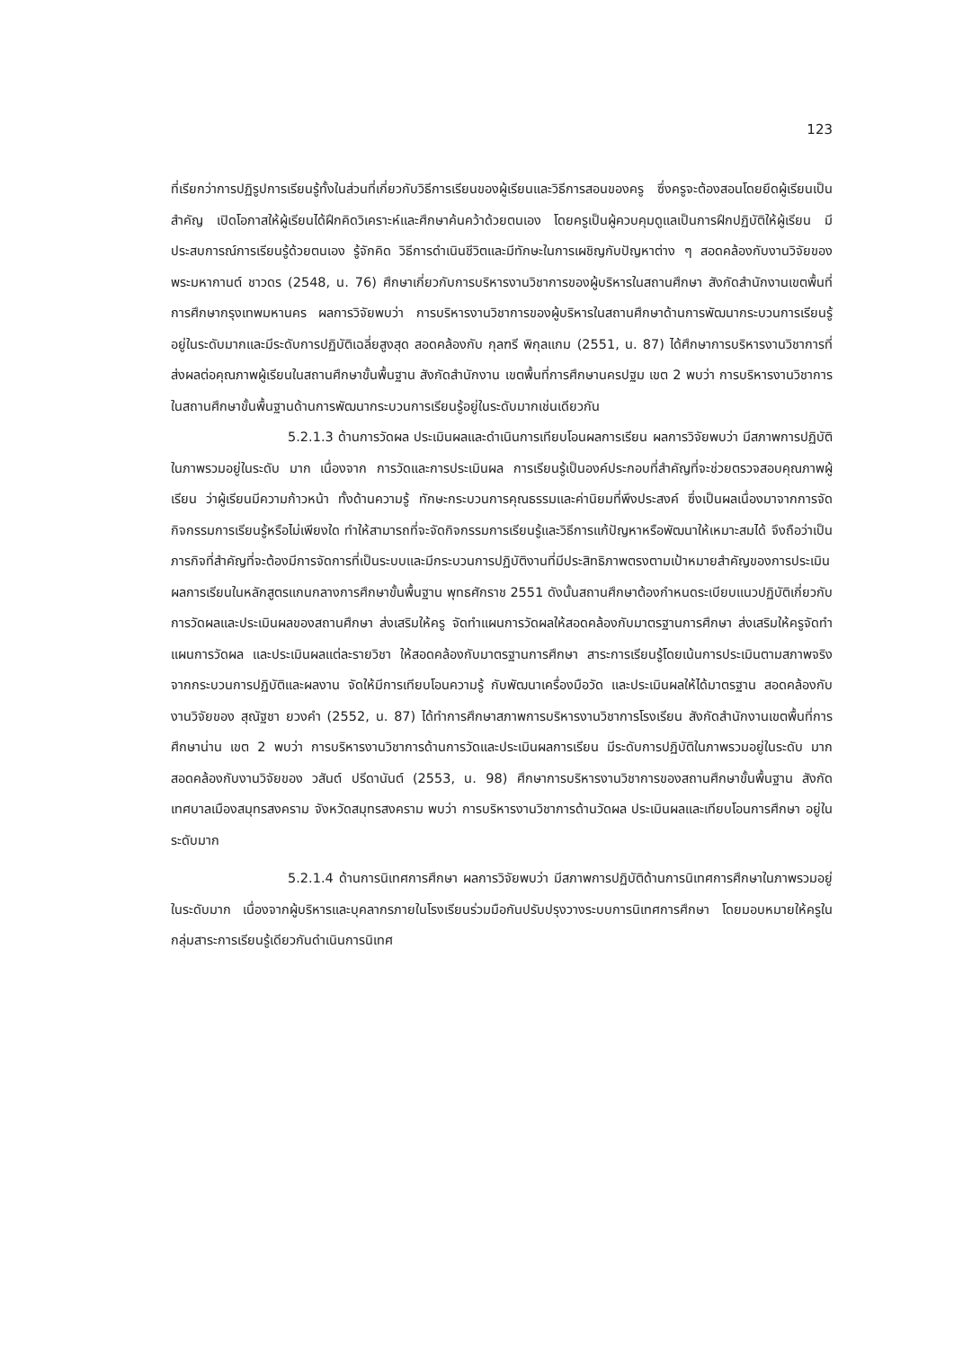123
ที่เรียกว่าการปฏิรูปการเรียนรู้ทั้งในส่วนที่เกี่ยวกับวิธีการเรียนของผู้เรียนและวิธีการสอนของครู ซึ่งครูจะต้องสอนโดยยึดผู้เรียนเป็นสำคัญ เปิดโอกาสให้ผู้เรียนได้ฝึกคิดวิเคราะห์และศึกษาค้นคว้าด้วยตนเอง โดยครูเป็นผู้ควบคุมดูแลเป็นการฝึกปฏิบัติให้ผู้เรียน มีประสบการณ์การเรียนรู้ด้วยตนเอง รู้จักคิด วิธีการดำเนินชีวิตและมีทักษะในการเผชิญกับปัญหาต่าง ๆ สอดคล้องกับงานวิจัยของพระมหากานต์ ชาวดร (2548, น. 76) ศึกษาเกี่ยวกับการบริหารงานวิชาการของผู้บริหารในสถานศึกษา สังกัดสำนักงานเขตพื้นที่การศึกษากรุงเทพมหานคร ผลการวิจัยพบว่า การบริหารงานวิชาการของผู้บริหารในสถานศึกษาด้านการพัฒนากระบวนการเรียนรู้ อยู่ในระดับมากและมีระดับการปฏิบัติเฉลี่ยสูงสุด สอดคล้องกับ กุลฑรี พิกุลแกม (2551, น. 87) ได้ศึกษาการบริหารงานวิชาการที่ส่งผลต่อคุณภาพผู้เรียนในสถานศึกษาขั้นพื้นฐาน สังกัดสำนักงาน เขตพื้นที่การศึกษานครปฐม เขต 2 พบว่า การบริหารงานวิชาการในสถานศึกษาขั้นพื้นฐานด้านการพัฒนากระบวนการเรียนรู้อยู่ในระดับมากเช่นเดียวกัน
5.2.1.3 ด้านการวัดผล ประเมินผลและดำเนินการเทียบโอนผลการเรียน ผลการวิจัยพบว่า มีสภาพการปฏิบัติในภาพรวมอยู่ในระดับ มาก เนื่องจาก การวัดและการประเมินผล การเรียนรู้เป็นองค์ประกอบที่สำคัญที่จะช่วยตรวจสอบคุณภาพผู้เรียน ว่าผู้เรียนมีความก้าวหน้า ทั้งด้านความรู้ ทักษะกระบวนการคุณธรรมและค่านิยมที่พึงประสงค์ ซึ่งเป็นผลเนื่องมาจากการจัดกิจกรรมการเรียนรู้หรือไม่เพียงใด ทำให้สามารถที่จะจัดกิจกรรมการเรียนรู้และวิธีการแก้ปัญหาหรือพัฒนาให้เหมาะสมได้ จึงถือว่าเป็นภารกิจที่สำคัญที่จะต้องมีการจัดการที่เป็นระบบและมีกระบวนการปฏิบัติงานที่มีประสิทธิภาพตรงตามเป้าหมายสำคัญของการประเมินผลการเรียนในหลักสูตรแกนกลางการศึกษาขั้นพื้นฐาน พุทธศักราช 2551 ดังนั้นสถานศึกษาต้องกำหนดระเบียบแนวปฏิบัติเกี่ยวกับการวัดผลและประเมินผลของสถานศึกษา ส่งเสริมให้ครู จัดทำแผนการวัดผลให้สอดคล้องกับมาตรฐานการศึกษา ส่งเสริมให้ครูจัดทำแผนการวัดผล และประเมินผลแต่ละรายวิชา ให้สอดคล้องกับมาตรฐานการศึกษา สาระการเรียนรู้โดยเน้นการประเมินตามสภาพจริงจากกระบวนการปฏิบัติและผลงาน จัดให้มีการเทียบโอนความรู้ กับพัฒนาเครื่องมือวัด และประเมินผลให้ได้มาตรฐาน สอดคล้องกับงานวิจัยของ สุณัฐชา ยวงคำ (2552, น. 87) ได้ทำการศึกษาสภาพการบริหารงานวิชาการโรงเรียน สังกัดสำนักงานเขตพื้นที่การศึกษาน่าน เขต 2 พบว่า การบริหารงานวิชาการด้านการวัดและประเมินผลการเรียน มีระดับการปฏิบัติในภาพรวมอยู่ในระดับ มาก สอดคล้องกับงานวิจัยของ วสันต์ ปรีดานันต์ (2553, น. 98) ศึกษาการบริหารงานวิชาการของสถานศึกษาขั้นพื้นฐาน สังกัดเทศบาลเมืองสมุทรสงคราม จังหวัดสมุทรสงคราม พบว่า การบริหารงานวิชาการด้านวัดผล ประเมินผลและเทียบโอนการศึกษา อยู่ในระดับมาก
5.2.1.4 ด้านการนิเทศการศึกษา ผลการวิจัยพบว่า มีสภาพการปฏิบัติด้านการนิเทศการศึกษาในภาพรวมอยู่ในระดับมาก เนื่องจากผู้บริหารและบุคลากรภายในโรงเรียนร่วมมือกันปรับปรุงวางระบบการนิเทศการศึกษา โดยมอบหมายให้ครูในกลุ่มสาระการเรียนรู้เดียวกันดำเนินการนิเทศ